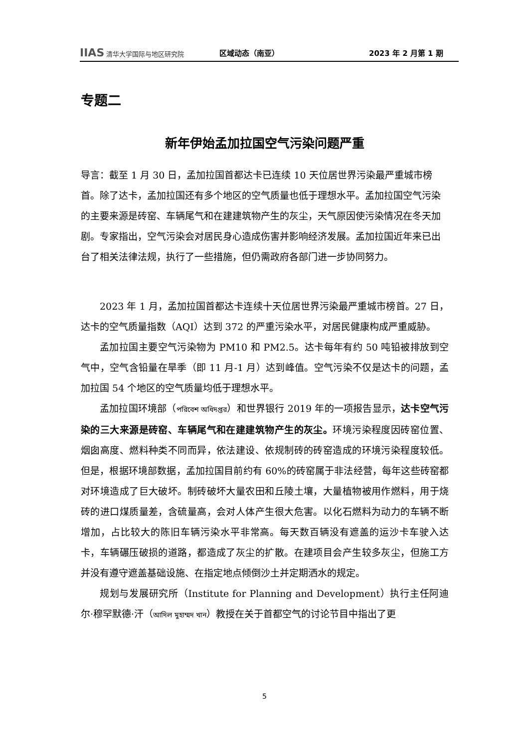IIAS 清华大学国际与地区研究院
区域动态（南亚） 2023 年 2 月第 1 期
专题二
新年伊始孟加拉国空气污染问题严重
导言：截至 1 月 30 日，孟加拉国首都达卡已连续 10 天位居世界污染最严重城市榜首。除了达卡，孟加拉国还有多个地区的空气质量也低于理想水平。孟加拉国空气污染的主要来源是砖窑、车辆尾气和在建建筑物产生的灰尘，天气原因使污染情况在冬天加剧。专家指出，空气污染会对居民身心造成伤害并影响经济发展。孟加拉国近年来已出台了相关法律法规，执行了一些措施，但仍需政府各部门进一步协同努力。
2023 年 1 月，孟加拉国首都达卡连续十天位居世界污染最严重城市榜首。27 日，达卡的空气质量指数（AQI）达到 372 的严重污染水平，对居民健康构成严重威胁。
孟加拉国主要空气污染物为 PM10 和 PM2.5。达卡每年有约 50 吨铅被排放到空气中，空气含铅量在旱季（即 11 月-1 月）达到峰值。空气污染不仅是达卡的问题，孟加拉国 54 个地区的空气质量均低于理想水平。
孟加拉国环境部（পরিবেশ অধিদপ্তর）和世界银行 2019 年的一项报告显示，达卡空气污染的三大来源是砖窑、车辆尾气和在建建筑物产生的灰尘。环境污染程度因砖窑位置、烟囱高度、燃料种类不同而异，依法建设、依规制砖的砖窑造成的环境污染程度较低。但是，根据环境部数据，孟加拉国目前约有 60%的砖窑属于非法经营，每年这些砖窑都对环境造成了巨大破坏。制砖破坏大量农田和丘陵土壤，大量植物被用作燃料，用于烧砖的进口煤质量差，含硫量高，会对人体产生很大危害。以化石燃料为动力的车辆不断增加，占比较大的陈旧车辆污染水平非常高。每天数百辆没有遮盖的运沙卡车驶入达卡，车辆碾压破损的道路，都造成了灰尘的扩散。在建项目会产生较多灰尘，但施工方并没有遵守遮盖基础设施、在指定地点倾倒沙土并定期洒水的规定。
规划与发展研究所（Institute for Planning and Development）执行主任阿迪尔·穆罕默德·汗（আদিল মুহাম্মদ খান）教授在关于首都空气的讨论节目中指出了更
5